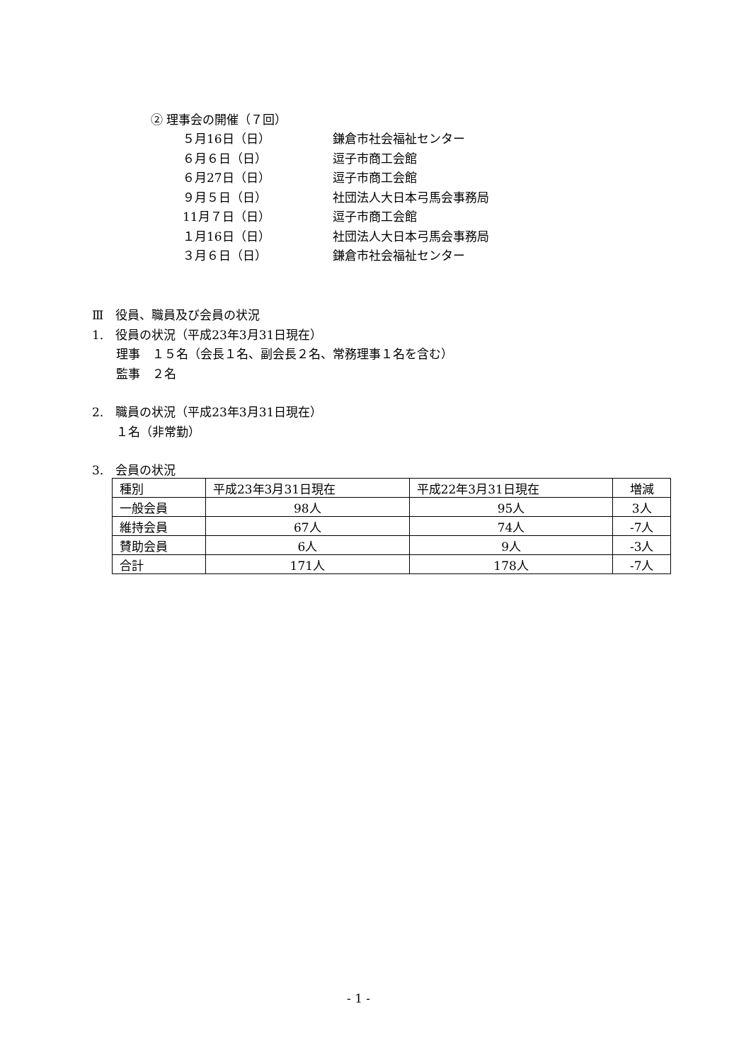② 理事会の開催（７回）
５月16日（日） 鎌倉市社会福祉センター
６月６日（日） 逗子市商工会館
６月27日（日） 逗子市商工会館
９月５日（日） 社団法人大日本弓馬会事務局
11月７日（日） 逗子市商工会館
１月16日（日） 社団法人大日本弓馬会事務局
３月６日（日） 鎌倉市社会福祉センター
Ⅲ　役員、職員及び会員の状況
1.　役員の状況（平成23年3月31日現在）
　　理事　１５名（会長１名、副会長２名、常務理事１名を含む）
　　監事　２名
2.　職員の状況（平成23年3月31日現在）
　　１名（非常勤）
3.　会員の状況
| 種別 | 平成23年3月31日現在 | 平成22年3月31日現在 | 増減 |
| 一般会員 | 98人 | 95人 | 3人 |
| 維持会員 | 67人 | 74人 | -7人 |
| 賛助会員 | 6人 | 9人 | -3人 |
| 合計 | 171人 | 178人 | -7人 |
- 1 -